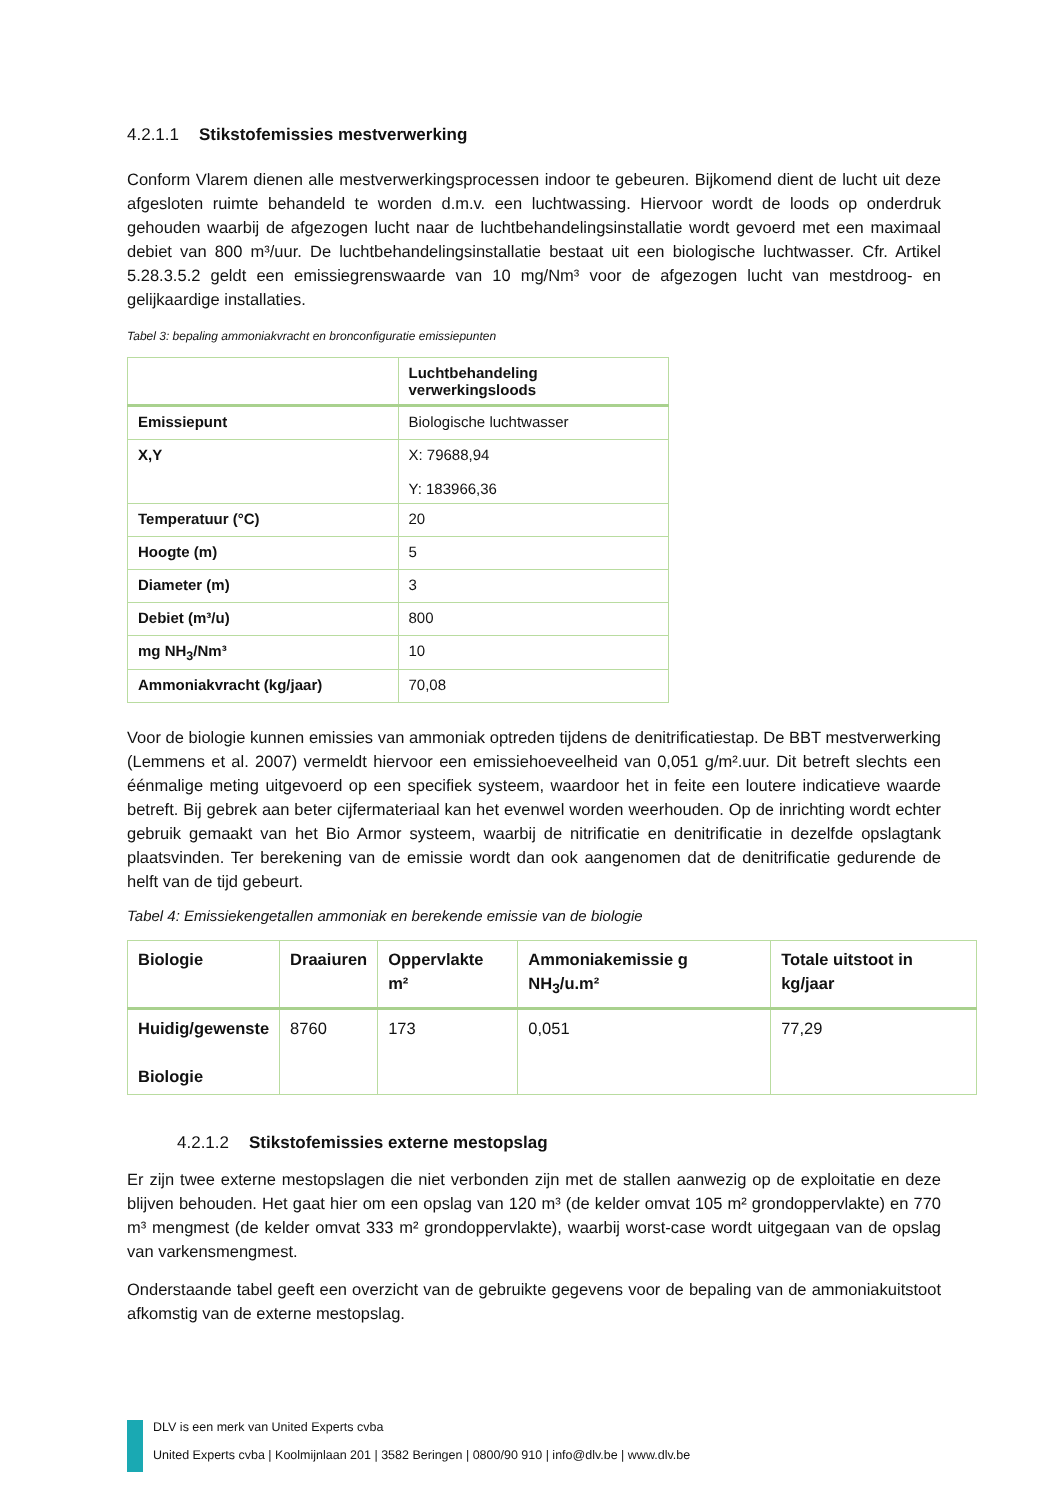4.2.1.1 Stikstofemissies mestverwerking
Conform Vlarem dienen alle mestverwerkingsprocessen indoor te gebeuren. Bijkomend dient de lucht uit deze afgesloten ruimte behandeld te worden d.m.v. een luchtwassing. Hiervoor wordt de loods op onderdruk gehouden waarbij de afgezogen lucht naar de luchtbehandelingsinstallatie wordt gevoerd met een maximaal debiet van 800 m³/uur. De luchtbehandelingsinstallatie bestaat uit een biologische luchtwasser. Cfr. Artikel 5.28.3.5.2 geldt een emissiegrenswaarde van 10 mg/Nm³ voor de afgezogen lucht van mestdroog- en gelijkaardige installaties.
Tabel 3: bepaling ammoniakvracht en bronconfiguratie emissiepunten
| | Luchtbehandeling verwerkingsloods |
| --- | --- |
| Emissiepunt | Biologische luchtwasser |
| X,Y | X: 79688,94 Y: 183966,36 |
| Temperatuur (°C) | 20 |
| Hoogte (m) | 5 |
| Diameter (m) | 3 |
| Debiet (m³/u) | 800 |
| mg NH<sub>3</sub>/Nm³ | 10 |
| Ammoniakvracht (kg/jaar) | 70,08 |
Voor de biologie kunnen emissies van ammoniak optreden tijdens de denitrificatiestap. De BBT mestverwerking (Lemmens et al. 2007) vermeldt hiervoor een emissiehoeveelheid van 0,051 g/m².uur. Dit betreft slechts een éénmalige meting uitgevoerd op een specifiek systeem, waardoor het in feite een loutere indicatieve waarde betreft. Bij gebrek aan beter cijfermateriaal kan het evenwel worden weerhouden. Op de inrichting wordt echter gebruik gemaakt van het Bio Armor systeem, waarbij de nitrificatie en denitrificatie in dezelfde opslagtank plaatsvinden. Ter berekening van de emissie wordt dan ook aangenomen dat de denitrificatie gedurende de helft van de tijd gebeurt.
Tabel 4: Emissiekengetallen ammoniak en berekende emissie van de biologie
| Biologie | Draaiuren | Oppervlakte m² | Ammoniakemissie g NH<sub>3</sub>/u.m² | Totale uitstoot in kg/jaar |
| --- | --- | --- | --- | --- |
| Huidig/gewenste Biologie | 8760 | 173 | 0,051 | 77,29 |
4.2.1.2 Stikstofemissies externe mestopslag
Er zijn twee externe mestopslagen die niet verbonden zijn met de stallen aanwezig op de exploitatie en deze blijven behouden. Het gaat hier om een opslag van 120 m³ (de kelder omvat 105 m² grondoppervlakte) en 770 m³ mengmest (de kelder omvat 333 m² grondoppervlakte), waarbij worst-case wordt uitgegaan van de opslag van varkensmengmest.
Onderstaande tabel geeft een overzicht van de gebruikte gegevens voor de bepaling van de ammoniakuitstoot afkomstig van de externe mestopslag.
DLV is een merk van United Experts cvba
United Experts cvba | Koolmijnlaan 201 | 3582 Beringen | 0800/90 910 | info@dlv.be | www.dlv.be